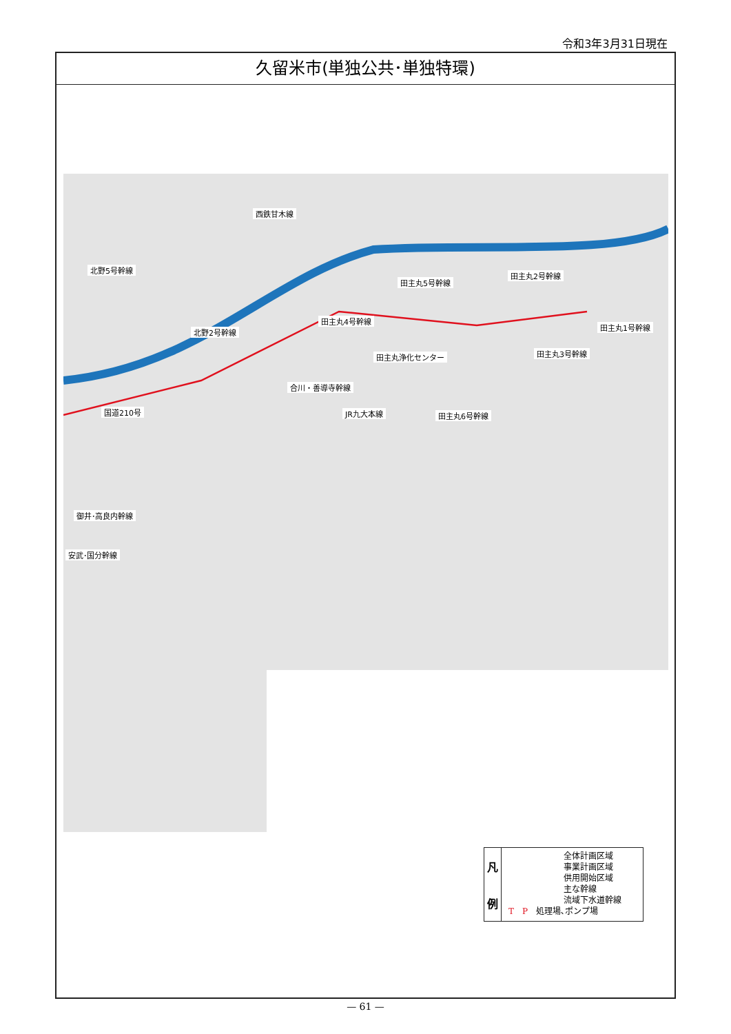令和3年3月31日現在
久留米市(単独公共･単独特環)
西鉄甘木線
北野5号幹線
田主丸5号幹線
田主丸2号幹線
田主丸4号幹線
北野2号幹線
田主丸1号幹線
田主丸浄化センター 田主丸3号幹線
合川・善導寺幹線
国道210号 JR九大本線 田主丸6号幹線
御井･高良内幹線
安武･国分幹線
凡
例
全体計画区域
事業計画区域
供用開始区域
主な幹線
流域下水道幹線
T　P　処理場､ポンプ場
— 61 —